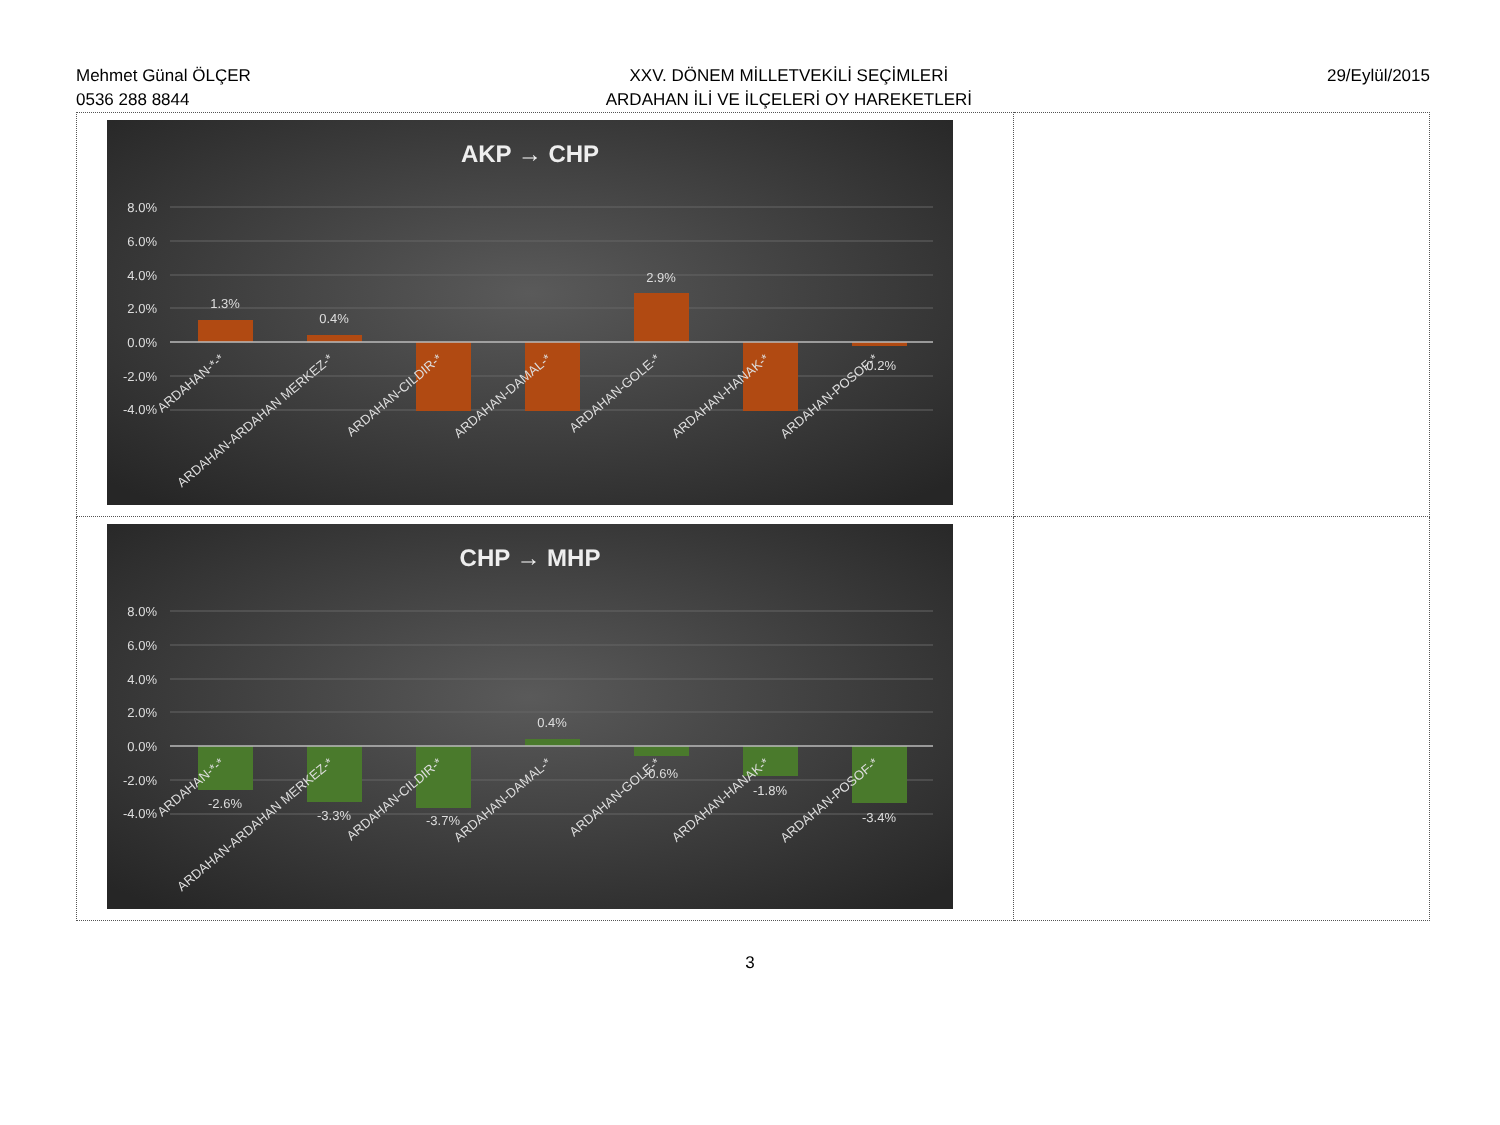Mehmet Günal ÖLÇER
0536 288 8844
XXV. DÖNEM MİLLETVEKİLİ SEÇİMLERİ
ARDAHAN İLİ VE İLÇELERİ OY HAREKETLERİ
29/Eylül/2015
| AKP → CHP 8.0% 6.0% 4.0% 2.0% 0.0% -2.0% -4.0% 1.3% 0.4% 2.9% -0.2% ARDAHAN-*-* ARDAHAN-ARDAHAN MERKEZ-* ARDAHAN-CILDIR-* ARDAHAN-DAMAL-* ARDAHAN-GOLE-* ARDAHAN-HANAK-* ARDAHAN-POSOF-* | |
| CHP → MHP 8.0% 6.0% 4.0% 2.0% 0.0% -2.0% -4.0% -2.6% -3.3% -3.7% 0.4% -0.6% -1.8% -3.4% ARDAHAN-*-* ARDAHAN-ARDAHAN MERKEZ-* ARDAHAN-CILDIR-* ARDAHAN-DAMAL-* ARDAHAN-GOLE-* ARDAHAN-HANAK-* ARDAHAN-POSOF-* | |
3